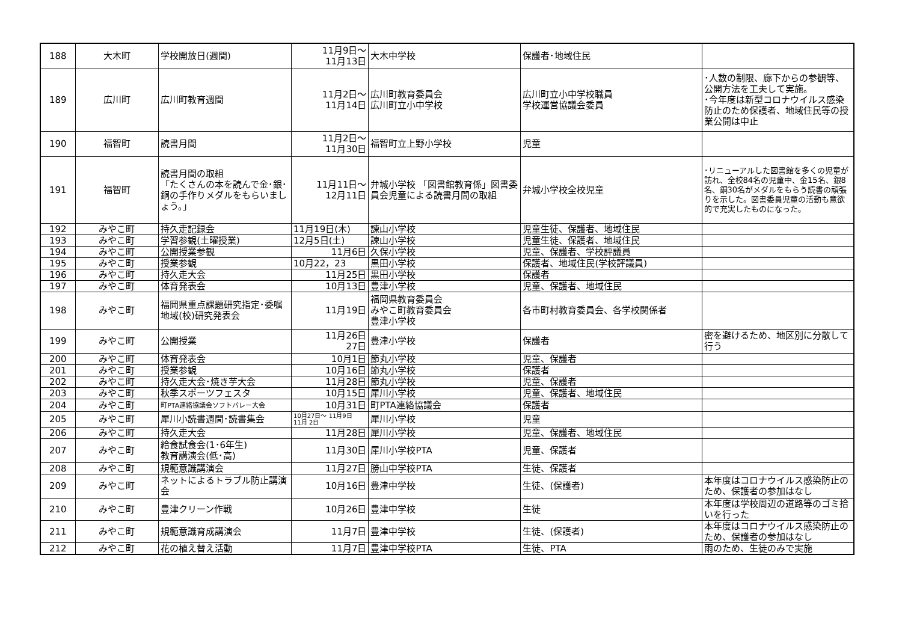| 188 | 大木町 | 学校開放日(週間) | 11月9日～ 11月13日 | 大木中学校 | 保護者･地域住民 | |
| 189 | 広川町 | 広川町教育週間 | 11月2日～ 11月14日 | 広川町教育委員会 広川町立小中学校 | 広川町立小中学校職員 学校運営協議会委員 | ･人数の制限、廊下からの参観等、公開方法を工夫して実施。 ･今年度は新型コロナウイルス感染防止のため保護者、地域住民等の授業公開は中止 |
| 190 | 福智町 | 読書月間 | 11月2日～ 11月30日 | 福智町立上野小学校 | 児童 | |
| 191 | 福智町 | 読書月間の取組 「たくさんの本を読んで金･銀･銅の手作りメダルをもらいましょう。」 | 11月11日～ 12月11日 | 弁城小学校 「図書館教育係」図書委員会児童による読書月間の取組 | 弁城小学校全校児童 | ･リニューアルした図書館を多くの児童が訪れ、全校84名の児童中、金15名、銀8名、銅30名がメダルをもらう読書の頑張りを示した。図書委員児童の活動も意欲的で充実したものになった。 |
| 192 | みやこ町 | 持久走記録会 | 11月19日(木) | 諫山小学校 | 児童生徒、保護者、地域住民 | |
| 193 | みやこ町 | 学習参観(土曜授業) | 12月5日(土) | 諫山小学校 | 児童生徒、保護者、地域住民 | |
| 194 | みやこ町 | 公開授業参観 | 11月6日 | 久保小学校 | 児童、保護者、学校評議員 | |
| 195 | みやこ町 | 授業参観 | 10月22，23 | 黒田小学校 | 保護者、地域住民(学校評議員) | |
| 196 | みやこ町 | 持久走大会 | 11月25日 | 黒田小学校 | 保護者 | |
| 197 | みやこ町 | 体育発表会 | 10月13日 | 豊津小学校 | 児童、保護者、地域住民 | |
| 198 | みやこ町 | 福岡県重点課題研究指定･委嘱地域(校)研究発表会 | 11月19日 | 福岡県教育委員会 みやこ町教育委員会 豊津小学校 | 各市町村教育委員会、各学校関係者 | |
| 199 | みやこ町 | 公開授業 | 11月26日 27日 | 豊津小学校 | 保護者 | 密を避けるため、地区別に分散して行う |
| 200 | みやこ町 | 体育発表会 | 10月1日 | 節丸小学校 | 児童、保護者 | |
| 201 | みやこ町 | 授業参観 | 10月16日 | 節丸小学校 | 保護者 | |
| 202 | みやこ町 | 持久走大会･焼き芋大会 | 11月28日 | 節丸小学校 | 児童、保護者 | |
| 203 | みやこ町 | 秋季スポーツフェスタ | 10月15日 | 犀川小学校 | 児童、保護者、地域住民 | |
| 204 | みやこ町 | 町PTA連絡協議会ソフトバレー大会 | 10月31日 | 町PTA連絡協議会 | 保護者 | |
| 205 | みやこ町 | 犀川小読書週間･読書集会 | 10月27日～ 11月9日 11月 2日 | 犀川小学校 | 児童 | |
| 206 | みやこ町 | 持久走大会 | 11月28日 | 犀川小学校 | 児童、保護者、地域住民 | |
| 207 | みやこ町 | 給食試食会(1･6年生) 教育講演会(低･高) | 11月30日 | 犀川小学校PTA | 児童、保護者 | |
| 208 | みやこ町 | 規範意識講演会 | 11月27日 | 勝山中学校PTA | 生徒、保護者 | |
| 209 | みやこ町 | ネットによるトラブル防止講演会 | 10月16日 | 豊津中学校 | 生徒、(保護者) | 本年度はコロナウイルス感染防止のため、保護者の参加はなし |
| 210 | みやこ町 | 豊津クリーン作戦 | 10月26日 | 豊津中学校 | 生徒 | 本年度は学校周辺の道路等のゴミ拾いを行った |
| 211 | みやこ町 | 規範意識育成講演会 | 11月7日 | 豊津中学校 | 生徒、(保護者) | 本年度はコロナウイルス感染防止のため、保護者の参加はなし |
| 212 | みやこ町 | 花の植え替え活動 | 11月7日 | 豊津中学校PTA | 生徒、PTA | 雨のため、生徒のみで実施 |